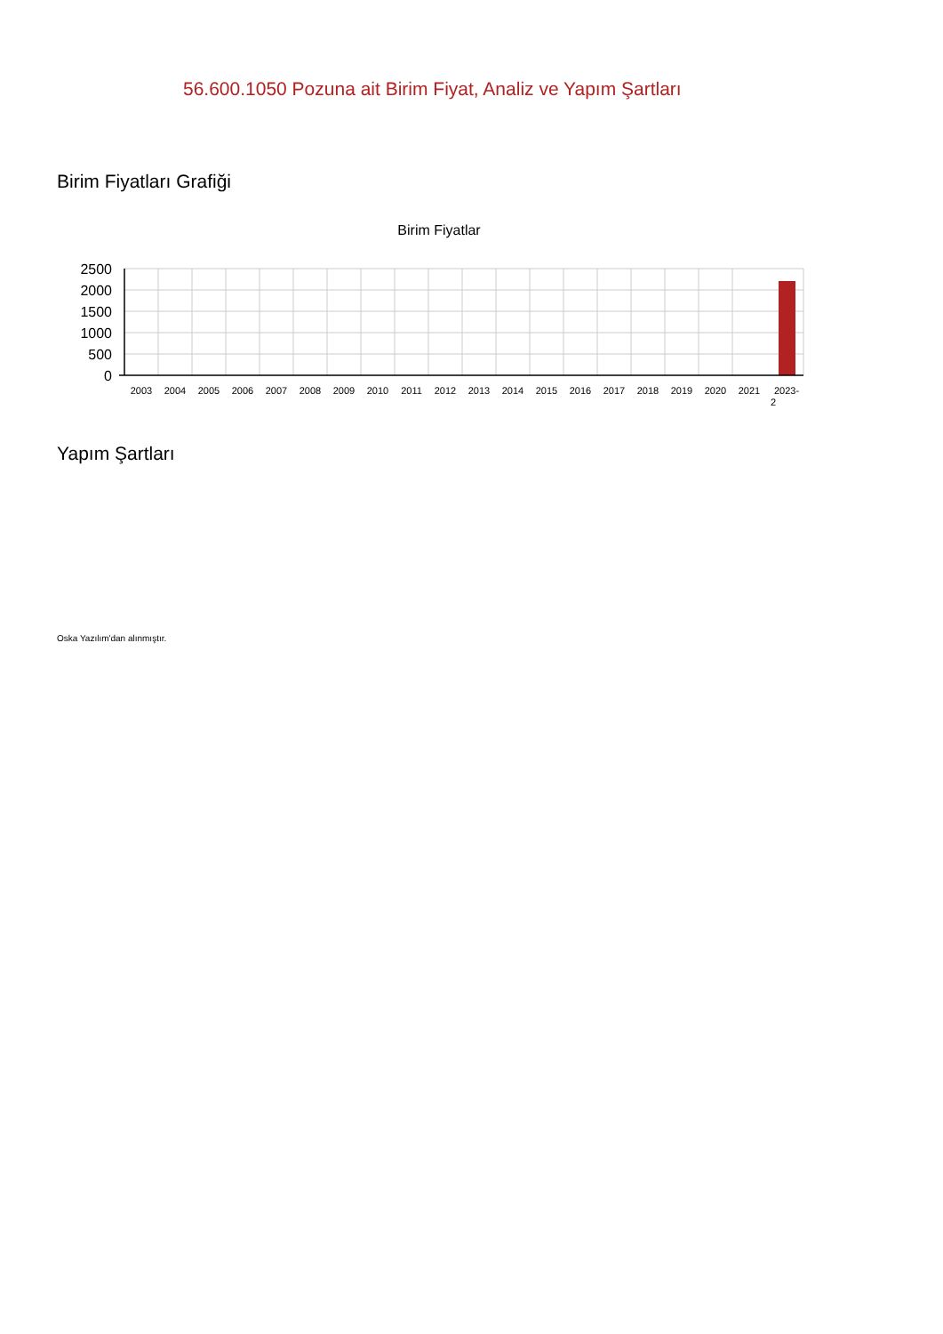56.600.1050 Pozuna ait Birim Fiyat, Analiz ve Yapım Şartları
Birim Fiyatları Grafiği
Birim Fiyatlar
2500
2000
1500
1000
500
0
2003
2004
2005
2006
2007
2008
2009
2010
2011
2012
2013
2014
2015
2016
2017
2018
2019
2020
2021
2023-
2
Yapım Şartları
Oska Yazılım'dan alınmıştır.